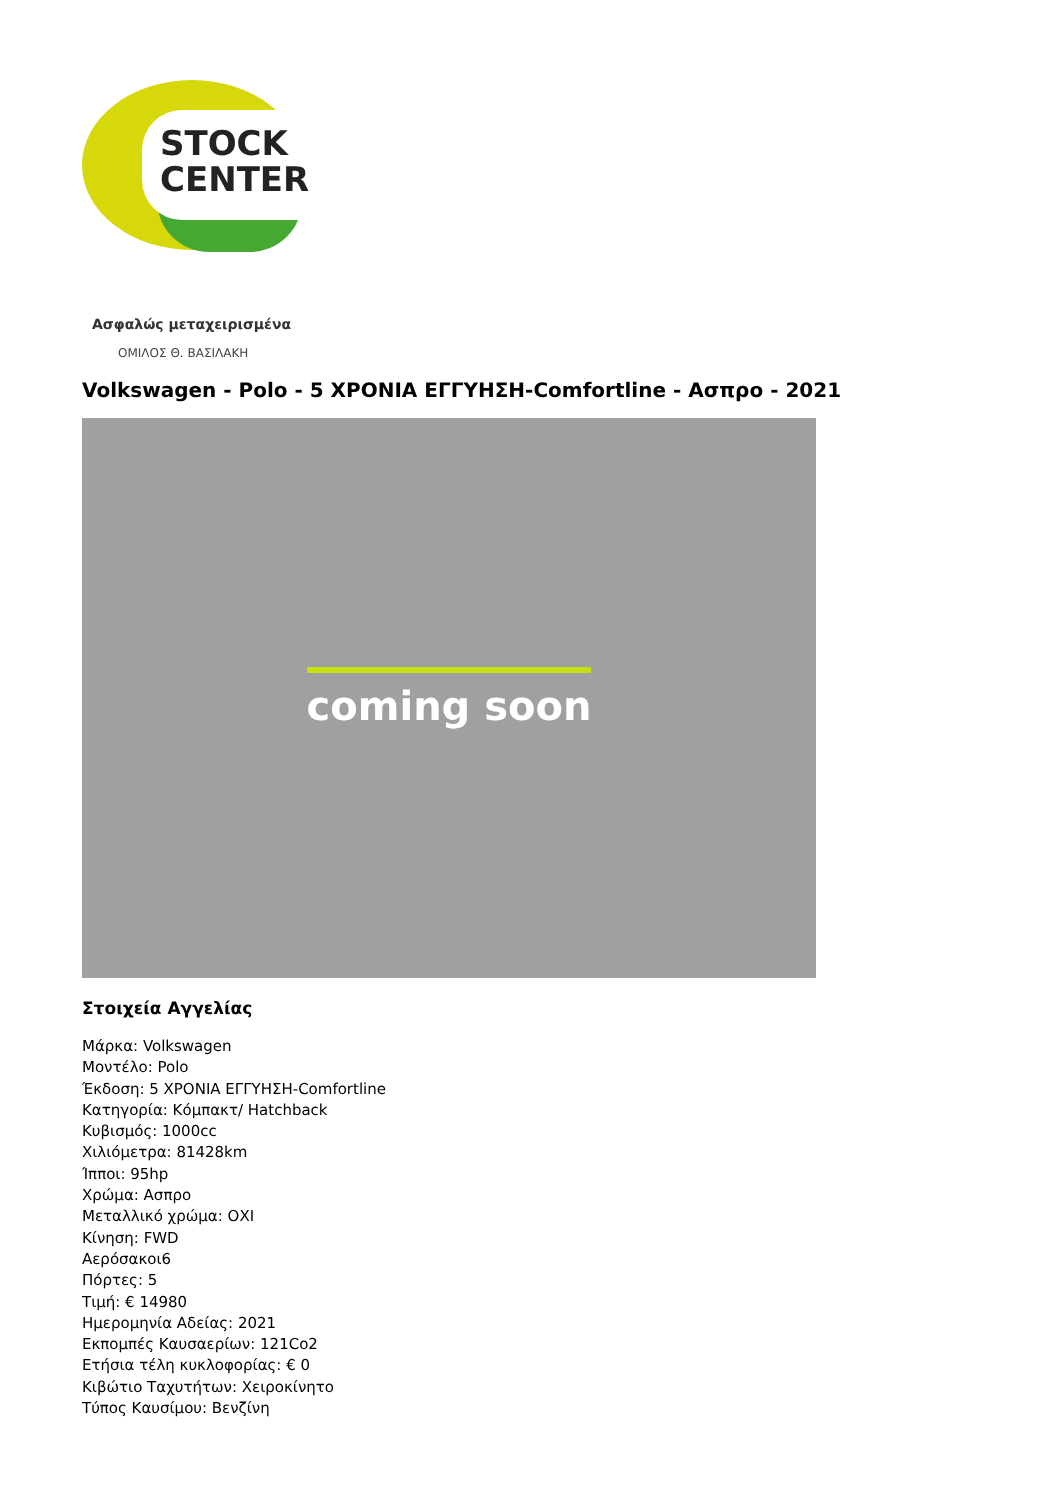STOCK
CENTER
Ασφαλώς μεταχειρισμένα
ΟΜΙΛΟΣ Θ. ΒΑΣΙΛΑΚΗ
Volkswagen - Polo - 5 ΧΡΟΝΙΑ ΕΓΓΥΗΣΗ-Comfortline - Ασπρο - 2021
coming soon
Στοιχεία Αγγελίας
Μάρκα: Volkswagen
Μοντέλο: Polo
Έκδοση: 5 ΧΡΟΝΙΑ ΕΓΓΥΗΣΗ-Comfortline
Κατηγορία: Κόμπακτ/ Hatchback
Κυβισμός: 1000cc
Χιλιόμετρα: 81428km
Ίπποι: 95hp
Χρώμα: Ασπρο
Μεταλλικό χρώμα: ΟΧΙ
Κίνηση: FWD
Αερόσακοι6
Πόρτες: 5
Τιμή: € 14980
Ημερομηνία Αδείας: 2021
Εκπομπές Καυσαερίων: 121Co2
Ετήσια τέλη κυκλοφορίας: € 0
Κιβώτιο Ταχυτήτων: Χειροκίνητο
Τύπος Καυσίμου: Βενζίνη